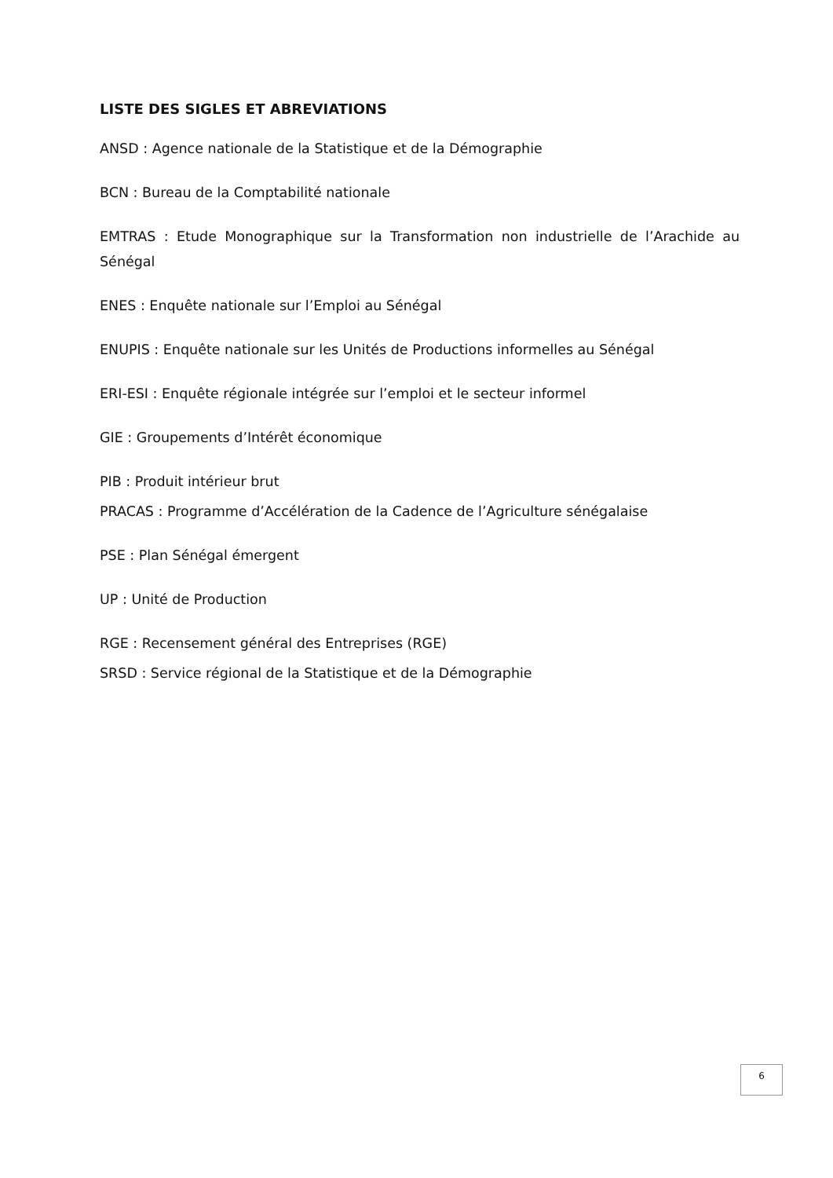LISTE DES SIGLES ET ABREVIATIONS
ANSD : Agence nationale de la Statistique et de la Démographie
BCN : Bureau de la Comptabilité nationale
EMTRAS : Etude Monographique sur la Transformation non industrielle de l’Arachide au Sénégal
ENES : Enquête nationale sur l’Emploi au Sénégal
ENUPIS : Enquête nationale sur les Unités de Productions informelles au Sénégal
ERI-ESI : Enquête régionale intégrée sur l’emploi et le secteur informel
GIE : Groupements d’Intérêt économique
PIB : Produit intérieur brut
PRACAS : Programme d’Accélération de la Cadence de l’Agriculture sénégalaise
PSE : Plan Sénégal émergent
UP : Unité de Production
RGE : Recensement général des Entreprises (RGE)
SRSD : Service régional de la Statistique et de la Démographie
6